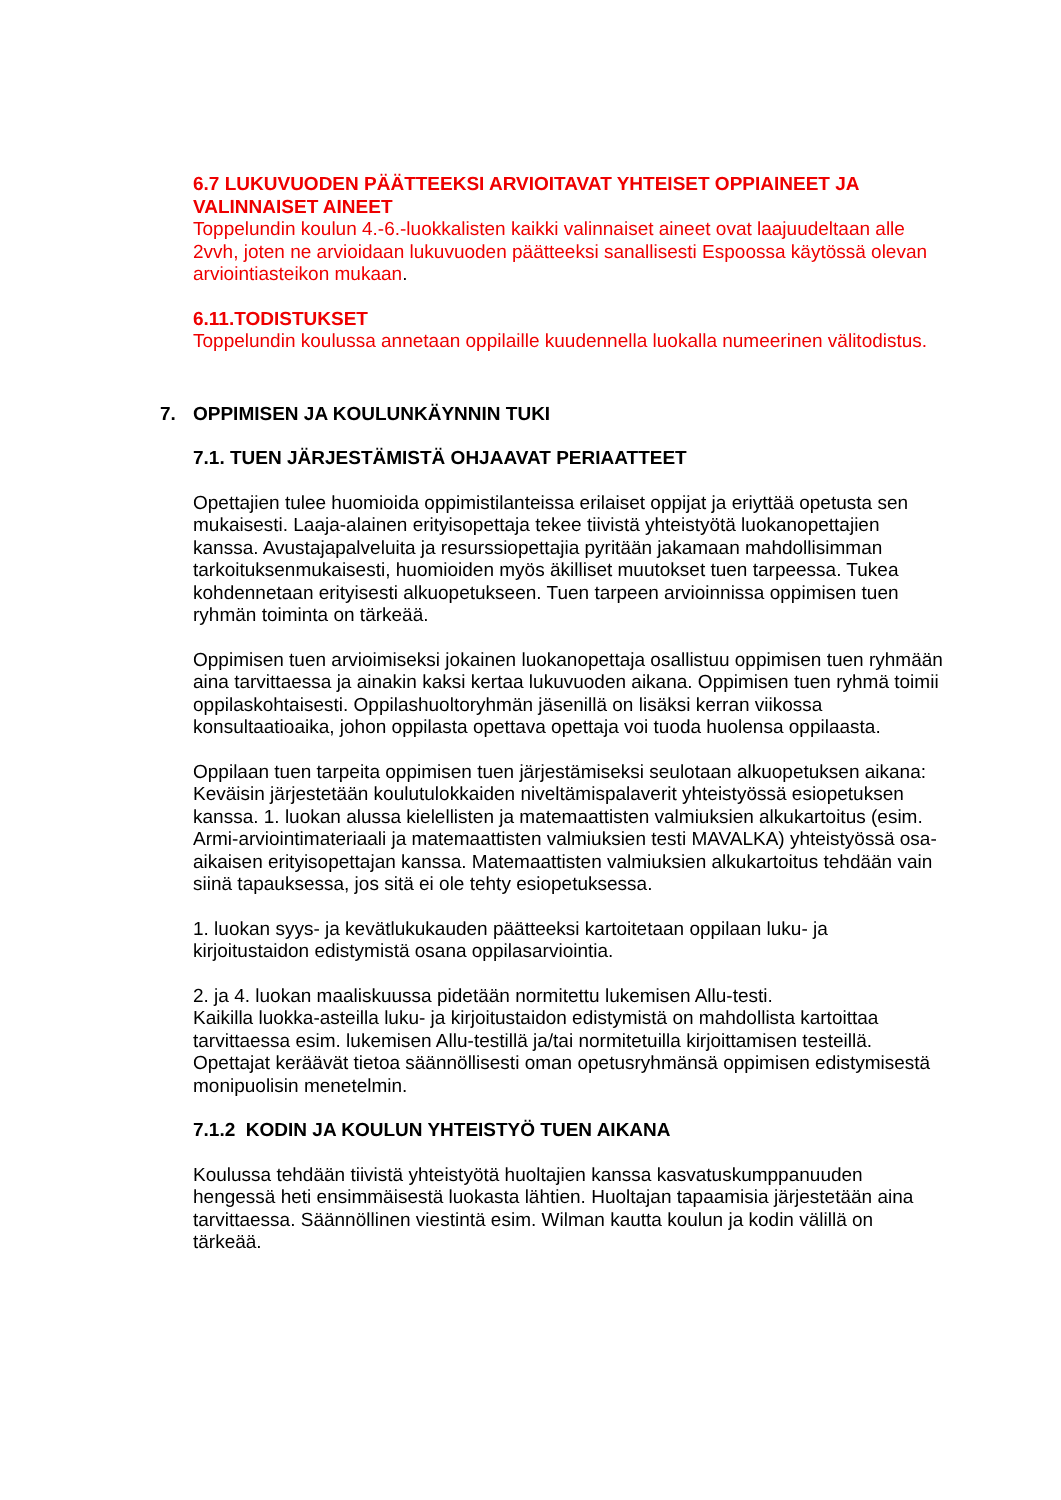6.7 LUKUVUODEN PÄÄTTEEKSI ARVIOITAVAT YHTEISET OPPIAINEET JA VALINNAISET AINEET
Toppelundin koulun 4.-6.-luokkalisten kaikki valinnaiset aineet ovat laajuudeltaan alle 2vvh, joten ne arvioidaan lukuvuoden päätteeksi sanallisesti Espoossa käytössä olevan arviointiasteikon mukaan.
6.11.TODISTUKSET
Toppelundin koulussa annetaan oppilaille kuudennella luokalla numeerinen välitodistus.
7. OPPIMISEN JA KOULUNKÄYNNIN TUKI
7.1. TUEN JÄRJESTÄMISTÄ OHJAAVAT PERIAATTEET
Opettajien tulee huomioida oppimistilanteissa erilaiset oppijat ja eriyttää opetusta sen mukaisesti. Laaja-alainen erityisopettaja tekee tiivistä yhteistyötä luokanopettajien kanssa. Avustajapalveluita ja resurssiopettajia pyritään jakamaan mahdollisimman tarkoituksenmukaisesti, huomioiden myös äkilliset muutokset tuen tarpeessa. Tukea kohdennetaan erityisesti alkuopetukseen. Tuen tarpeen arvioinnissa oppimisen tuen ryhmän toiminta on tärkeää.
Oppimisen tuen arvioimiseksi jokainen luokanopettaja osallistuu oppimisen tuen ryhmään aina tarvittaessa ja ainakin kaksi kertaa lukuvuoden aikana. Oppimisen tuen ryhmä toimii oppilaskohtaisesti. Oppilashuoltoryhmän jäsenillä on lisäksi kerran viikossa konsultaatioaika, johon oppilasta opettava opettaja voi tuoda huolensa oppilaasta.
Oppilaan tuen tarpeita oppimisen tuen järjestämiseksi seulotaan alkuopetuksen aikana:
Keväisin järjestetään koulutulokkaiden niveltämispalaverit yhteistyössä esiopetuksen kanssa. 1. luokan alussa kielellisten ja matemaattisten valmiuksien alkukartoitus (esim. Armi-arviointimateriaali ja matemaattisten valmiuksien testi MAVALKA) yhteistyössä osa-aikaisen erityisopettajan kanssa. Matemaattisten valmiuksien alkukartoitus tehdään vain siinä tapauksessa, jos sitä ei ole tehty esiopetuksessa.
1. luokan syys- ja kevätlukukauden päätteeksi kartoitetaan oppilaan luku- ja kirjoitustaidon edistymistä osana oppilasarviointia.
2. ja 4. luokan maaliskuussa pidetään normitettu lukemisen Allu-testi.
Kaikilla luokka-asteilla luku- ja kirjoitustaidon edistymistä on mahdollista kartoittaa tarvittaessa esim. lukemisen Allu-testillä ja/tai normitetuilla kirjoittamisen testeillä. Opettajat keräävät tietoa säännöllisesti oman opetusryhmänsä oppimisen edistymisestä monipuolisin menetelmin.
7.1.2 KODIN JA KOULUN YHTEISTYÖ TUEN AIKANA
Koulussa tehdään tiivistä yhteistyötä huoltajien kanssa kasvatuskumppanuuden hengessä heti ensimmäisestä luokasta lähtien. Huoltajan tapaamisia järjestetään aina tarvittaessa. Säännöllinen viestintä esim. Wilman kautta koulun ja kodin välillä on tärkeää.